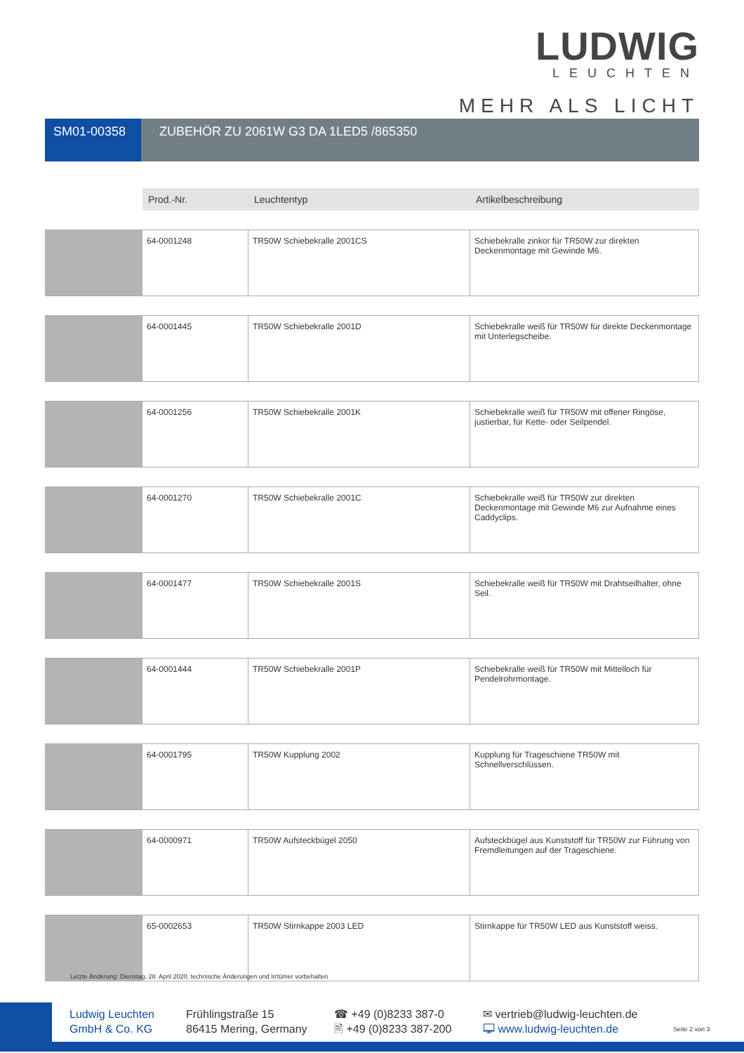LUDWIG
LEUCHTEN
MEHR ALS LICHT
SM01-00358 ZUBEHÖR ZU 2061W G3 DA 1LED5 /865350
| | Prod.-Nr. | Leuchtentyp | Artikelbeschreibung |
| --- | --- | --- | --- |
| | 64-0001248 | TR50W Schiebekralle 2001CS | Schiebekralle zinkor für TR50W zur direkten Deckenmontage mit Gewinde M6. |
| | 64-0001445 | TR50W Schiebekralle 2001D | Schiebekralle weiß für TR50W für direkte Deckenmontage mit Unterlegscheibe. |
| | 64-0001256 | TR50W Schiebekralle 2001K | Schiebekralle weiß für TR50W mit offener Ringöse, justierbar, für Kette- oder Seilpendel. |
| | 64-0001270 | TR50W Schiebekralle 2001C | Schiebekralle weiß für TR50W zur direkten Deckenmontage mit Gewinde M6 zur Aufnahme eines Caddyclips. |
| | 64-0001477 | TR50W Schiebekralle 2001S | Schiebekralle weiß für TR50W mit Drahtseilhalter, ohne Seil. |
| | 64-0001444 | TR50W Schiebekralle 2001P | Schiebekralle weiß für TR50W mit Mittelloch für Pendelrohrmontage. |
| | 64-0001795 | TR50W Kupplung 2002 | Kupplung für Trageschiene TR50W mit Schnellverschlüssen. |
| | 64-0000971 | TR50W Aufsteckbügel 2050 | Aufsteckbügel aus Kunststoff für TR50W zur Führung von Fremdleitungen auf der Trageschiene. |
| | 65-0002653 | TR50W Stirnkappe 2003 LED | Stirnkappe für TR50W LED aus Kunststoff weiss. |
Letzte Änderung: Dienstag, 28. April 2020, technische Änderungen und Irrtümer vorbehalten
Ludwig Leuchten
GmbH & Co. KG
Frühlingstraße 15
86415 Mering, Germany
☎ +49 (0)8233 387-0
🖹 +49 (0)8233 387-200
✉ vertrieb@ludwig-leuchten.de
🖵 www.ludwig-leuchten.de
Seite 2 von 3